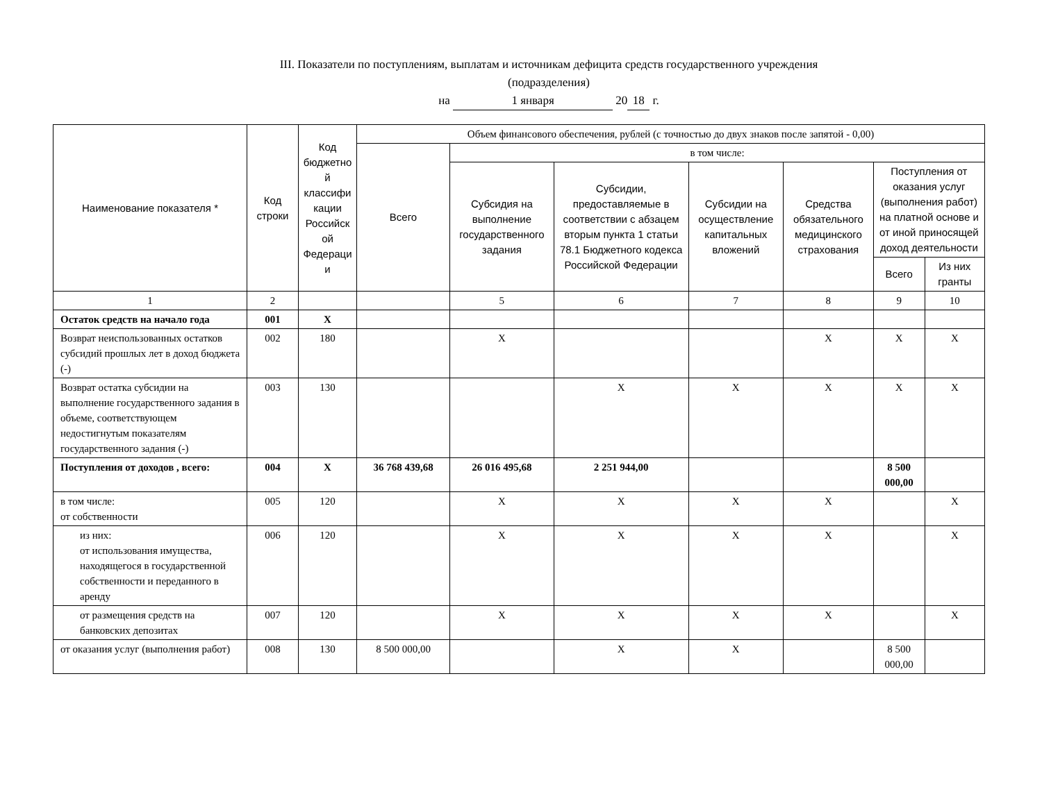III. Показатели по поступлениям, выплатам и источникам дефицита средств государственного учреждения
(подразделения)
на 1 января 20 18 г.
| Наименование показателя * | Код строки | Код бюджетно й классифи кации Российск ой Федераци и | Объем финансового обеспечения, рублей (с точностью до двух знаков после запятой - 0,00) | | | | | | |
| --- | --- | --- | --- | --- | --- | --- | --- | --- | --- |
| | | | Всего | в том числе: | | | | | |
| | | | | Субсидия на выполнение государственного задания | Субсидии, предоставляемые в соответствии с абзацем вторым пункта 1 статьи 78.1 Бюджетного кодекса Российской Федерации | Субсидии на осуществление капитальных вложений | Средства обязательного медицинского страхования | Поступления от оказания услуг (выполнения работ) на платной основе и от иной приносящей доход деятельности | |
| | | | | | | | | Всего | Из них гранты |
| 1 | 2 | | | 5 | 6 | 7 | 8 | 9 | 10 |
| Остаток средств на начало года | 001 | X | | | | | | | |
| Возврат неиспользованных остатков субсидий прошлых лет в доход бюджета (-) | 002 | 180 | | X | | | X | X | X |
| Возврат остатка субсидии на выполнение государственного задания в объеме, соответствующем недостигнутым показателям государственного задания (-) | 003 | 130 | | | X | X | X | X | X |
| Поступления от доходов , всего: | 004 | X | 36 768 439,68 | 26 016 495,68 | 2 251 944,00 | | | 8 500 000,00 | |
| в том числе: от собственности | 005 | 120 | | X | X | X | X | | X |
| из них: от использования имущества, находящегося в государственной собственности и переданного в аренду | 006 | 120 | | X | X | X | X | | X |
| от размещения средств на банковских депозитах | 007 | 120 | | X | X | X | X | | X |
| от оказания услуг (выполнения работ) | 008 | 130 | 8 500 000,00 | | X | X | | 8 500 000,00 | |